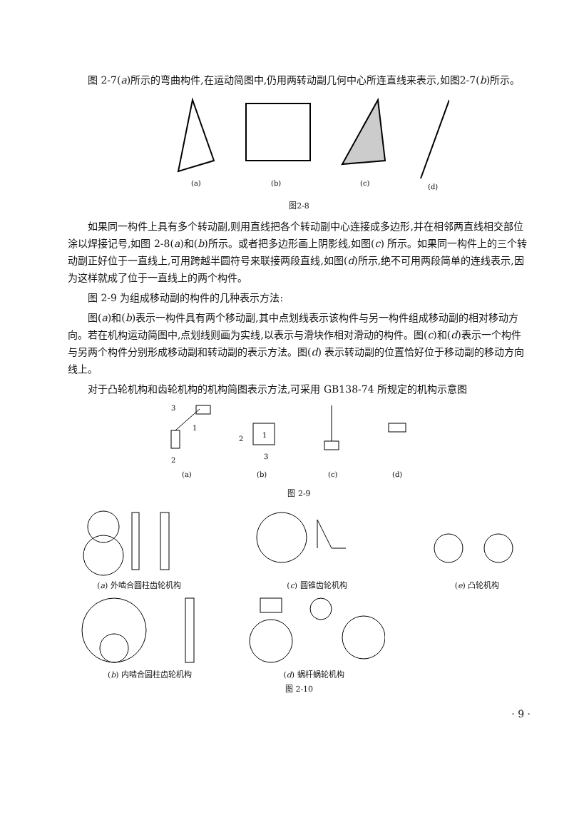图 2-7(a)所示的弯曲构件,在运动简图中,仍用两转动副几何中心所连直线来表示,如图2-7(b)所示。
(a)
(b)
(c)
(d)
图2-8
如果同一构件上具有多个转动副,则用直线把各个转动副中心连接成多边形,并在相邻两直线相交部位涂以焊接记号,如图 2-8(a)和(b)所示。或者把多边形画上阴影线,如图(c) 所示。如果同一构件上的三个转动副正好位于一直线上,可用跨越半圆符号来联接两段直线,如图(d)所示,绝不可用两段简单的连线表示,因为这样就成了位于一直线上的两个构件。
图 2-9 为组成移动副的构件的几种表示方法:
图(a)和(b)表示一构件具有两个移动副,其中点划线表示该构件与另一构件组成移动副的相对移动方向。若在机构运动简图中,点划线则画为实线,以表示与滑块作相对滑动的构件。图(c)和(d)表示一个构件与另两个构件分别形成移动副和转动副的表示方法。图(d) 表示转动副的位置恰好位于移动副的移动方向线上。
对于凸轮机构和齿轮机构的机构简图表示方法,可采用 GB138-74 所规定的机构示意图
1
3
2
1
2
3
(a)
(b)
(c)
(d)
图 2-9
(a) 外啮合圆柱齿轮机构 (c) 圆锥齿轮机构 (e) 凸轮机构
(b) 内啮合圆柱齿轮机构 (d) 蜗杆蜗轮机构
图 2-10
· 9 ·